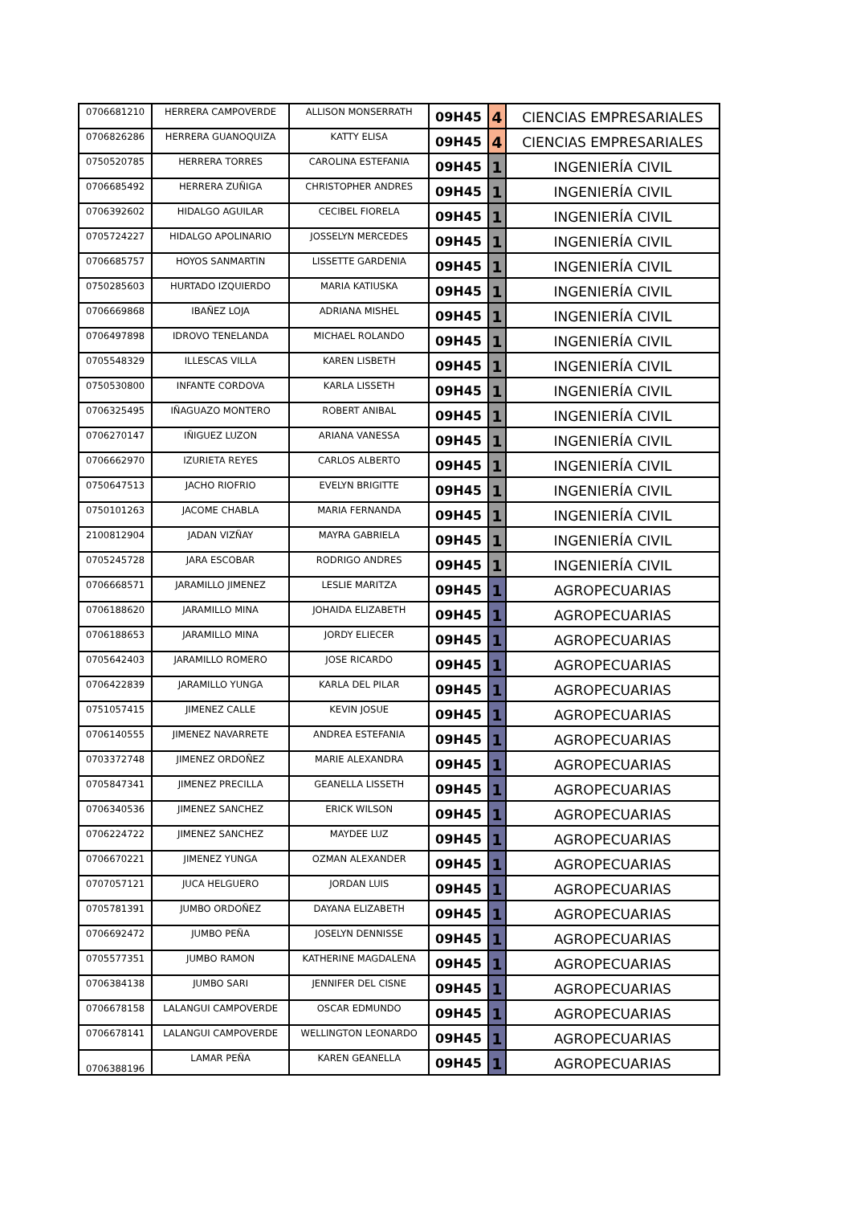| 0706681210 | HERRERA CAMPOVERDE | ALLISON MONSERRATH | 09H45 | 4 | CIENCIAS EMPRESARIALES |
| 0706826286 | HERRERA GUANOQUIZA | KATTY ELISA | 09H45 | 4 | CIENCIAS EMPRESARIALES |
| 0750520785 | HERRERA TORRES | CAROLINA ESTEFANIA | 09H45 | 1 | INGENIERÍA CIVIL |
| 0706685492 | HERRERA ZUÑIGA | CHRISTOPHER ANDRES | 09H45 | 1 | INGENIERÍA CIVIL |
| 0706392602 | HIDALGO AGUILAR | CECIBEL FIORELA | 09H45 | 1 | INGENIERÍA CIVIL |
| 0705724227 | HIDALGO APOLINARIO | JOSSELYN MERCEDES | 09H45 | 1 | INGENIERÍA CIVIL |
| 0706685757 | HOYOS SANMARTIN | LISSETTE GARDENIA | 09H45 | 1 | INGENIERÍA CIVIL |
| 0750285603 | HURTADO IZQUIERDO | MARIA KATIUSKA | 09H45 | 1 | INGENIERÍA CIVIL |
| 0706669868 | IBAÑEZ LOJA | ADRIANA MISHEL | 09H45 | 1 | INGENIERÍA CIVIL |
| 0706497898 | IDROVO TENELANDA | MICHAEL ROLANDO | 09H45 | 1 | INGENIERÍA CIVIL |
| 0705548329 | ILLESCAS VILLA | KAREN LISBETH | 09H45 | 1 | INGENIERÍA CIVIL |
| 0750530800 | INFANTE CORDOVA | KARLA LISSETH | 09H45 | 1 | INGENIERÍA CIVIL |
| 0706325495 | IÑAGUAZO MONTERO | ROBERT ANIBAL | 09H45 | 1 | INGENIERÍA CIVIL |
| 0706270147 | IÑIGUEZ LUZON | ARIANA VANESSA | 09H45 | 1 | INGENIERÍA CIVIL |
| 0706662970 | IZURIETA REYES | CARLOS ALBERTO | 09H45 | 1 | INGENIERÍA CIVIL |
| 0750647513 | JACHO RIOFRIO | EVELYN BRIGITTE | 09H45 | 1 | INGENIERÍA CIVIL |
| 0750101263 | JACOME CHABLA | MARIA FERNANDA | 09H45 | 1 | INGENIERÍA CIVIL |
| 2100812904 | JADAN VIZÑAY | MAYRA GABRIELA | 09H45 | 1 | INGENIERÍA CIVIL |
| 0705245728 | JARA ESCOBAR | RODRIGO ANDRES | 09H45 | 1 | INGENIERÍA CIVIL |
| 0706668571 | JARAMILLO JIMENEZ | LESLIE MARITZA | 09H45 | 1 | AGROPECUARIAS |
| 0706188620 | JARAMILLO MINA | JOHAIDA ELIZABETH | 09H45 | 1 | AGROPECUARIAS |
| 0706188653 | JARAMILLO MINA | JORDY ELIECER | 09H45 | 1 | AGROPECUARIAS |
| 0705642403 | JARAMILLO ROMERO | JOSE RICARDO | 09H45 | 1 | AGROPECUARIAS |
| 0706422839 | JARAMILLO YUNGA | KARLA DEL PILAR | 09H45 | 1 | AGROPECUARIAS |
| 0751057415 | JIMENEZ CALLE | KEVIN JOSUE | 09H45 | 1 | AGROPECUARIAS |
| 0706140555 | JIMENEZ NAVARRETE | ANDREA ESTEFANIA | 09H45 | 1 | AGROPECUARIAS |
| 0703372748 | JIMENEZ ORDOÑEZ | MARIE ALEXANDRA | 09H45 | 1 | AGROPECUARIAS |
| 0705847341 | JIMENEZ PRECILLA | GEANELLA LISSETH | 09H45 | 1 | AGROPECUARIAS |
| 0706340536 | JIMENEZ SANCHEZ | ERICK WILSON | 09H45 | 1 | AGROPECUARIAS |
| 0706224722 | JIMENEZ SANCHEZ | MAYDEE LUZ | 09H45 | 1 | AGROPECUARIAS |
| 0706670221 | JIMENEZ YUNGA | OZMAN ALEXANDER | 09H45 | 1 | AGROPECUARIAS |
| 0707057121 | JUCA HELGUERO | JORDAN LUIS | 09H45 | 1 | AGROPECUARIAS |
| 0705781391 | JUMBO ORDOÑEZ | DAYANA ELIZABETH | 09H45 | 1 | AGROPECUARIAS |
| 0706692472 | JUMBO PEÑA | JOSELYN DENNISSE | 09H45 | 1 | AGROPECUARIAS |
| 0705577351 | JUMBO RAMON | KATHERINE MAGDALENA | 09H45 | 1 | AGROPECUARIAS |
| 0706384138 | JUMBO SARI | JENNIFER DEL CISNE | 09H45 | 1 | AGROPECUARIAS |
| 0706678158 | LALANGUI CAMPOVERDE | OSCAR EDMUNDO | 09H45 | 1 | AGROPECUARIAS |
| 0706678141 | LALANGUI CAMPOVERDE | WELLINGTON LEONARDO | 09H45 | 1 | AGROPECUARIAS |
| 0706388196 | LAMAR PEÑA | KAREN GEANELLA | 09H45 | 1 | AGROPECUARIAS |